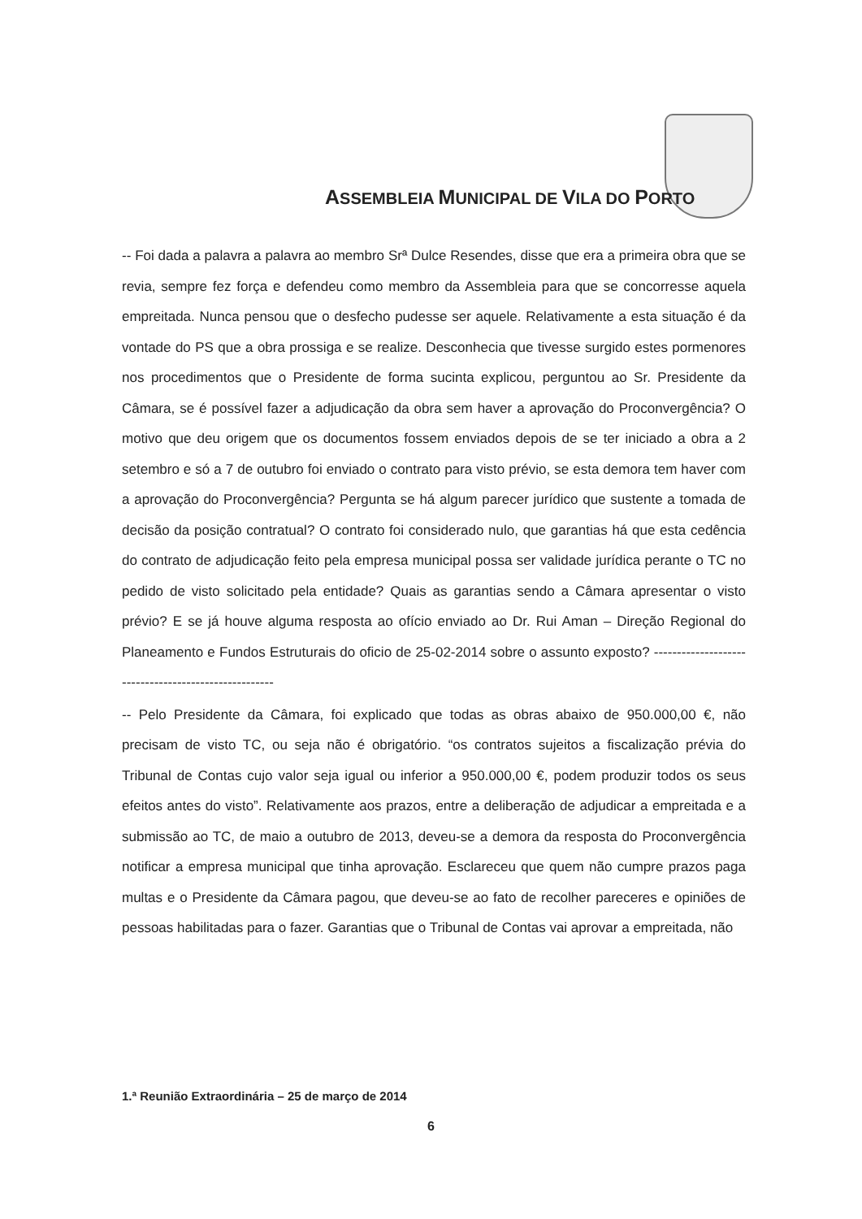ASSEMBLEIA MUNICIPAL DE VILA DO PORTO
-- Foi dada a palavra a palavra ao membro Srª Dulce Resendes, disse que era a primeira obra que se revia, sempre fez força e defendeu como membro da Assembleia para que se concorresse aquela empreitada. Nunca pensou que o desfecho pudesse ser aquele. Relativamente a esta situação é da vontade do PS que a obra prossiga e se realize. Desconhecia que tivesse surgido estes pormenores nos procedimentos que o Presidente de forma sucinta explicou, perguntou ao Sr. Presidente da Câmara, se é possível fazer a adjudicação da obra sem haver a aprovação do Proconvergência? O motivo que deu origem que os documentos fossem enviados depois de se ter iniciado a obra a 2 setembro e só a 7 de outubro foi enviado o contrato para visto prévio, se esta demora tem haver com a aprovação do Proconvergência? Pergunta se há algum parecer jurídico que sustente a tomada de decisão da posição contratual? O contrato foi considerado nulo, que garantias há que esta cedência do contrato de adjudicação feito pela empresa municipal possa ser validade jurídica perante o TC no pedido de visto solicitado pela entidade? Quais as garantias sendo a Câmara apresentar o visto prévio? E se já houve alguma resposta ao ofício enviado ao Dr. Rui Aman – Direção Regional do Planeamento e Fundos Estruturais do oficio de 25-02-2014 sobre o assunto exposto? -----------------------------------------------------
-- Pelo Presidente da Câmara, foi explicado que todas as obras abaixo de 950.000,00 €, não precisam de visto TC, ou seja não é obrigatório. “os contratos sujeitos a fiscalização prévia do Tribunal de Contas cujo valor seja igual ou inferior a 950.000,00 €, podem produzir todos os seus efeitos antes do visto”. Relativamente aos prazos, entre a deliberação de adjudicar a empreitada e a submissão ao TC, de maio a outubro de 2013, deveu-se a demora da resposta do Proconvergência notificar a empresa municipal que tinha aprovação. Esclareceu que quem não cumpre prazos paga multas e o Presidente da Câmara pagou, que deveu-se ao fato de recolher pareceres e opiniões de pessoas habilitadas para o fazer. Garantias que o Tribunal de Contas vai aprovar a empreitada, não
1.ª Reunião Extraordinária – 25 de março de 2014
6